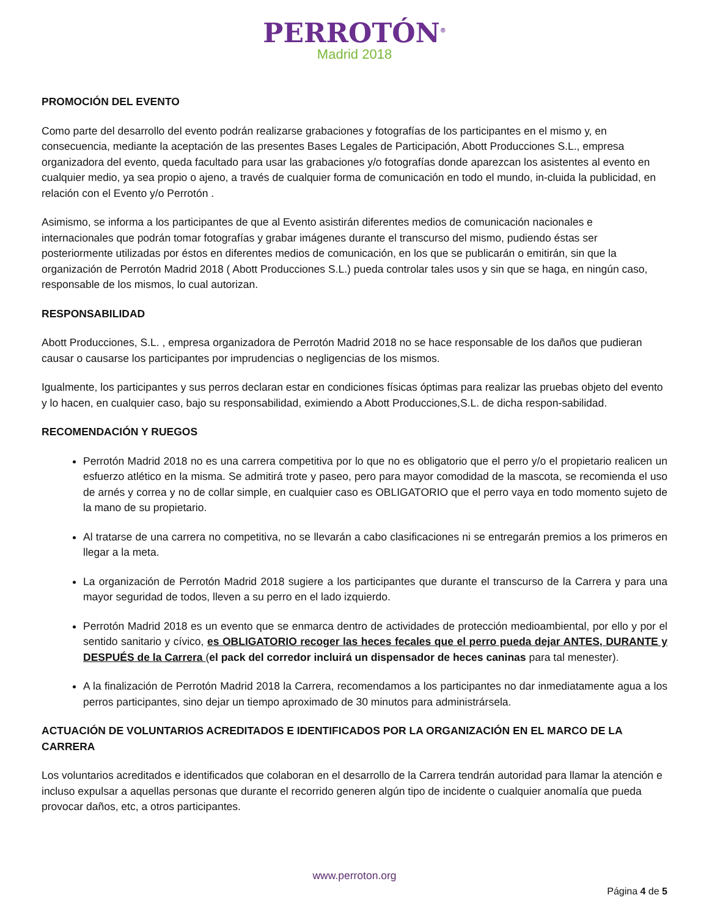PERROTÓN<sup>®</sup>
Madrid 2018
PROMOCIÓN DEL EVENTO
Como parte del desarrollo del evento podrán realizarse grabaciones y fotografías de los participantes en el mismo y, en consecuencia, mediante la aceptación de las presentes Bases Legales de Participación, Abott Producciones S.L., empresa organizadora del evento, queda facultado para usar las grabaciones y/o fotografías donde aparezcan los asistentes al evento en cualquier medio, ya sea propio o ajeno, a través de cualquier forma de comunicación en todo el mundo, in-cluida la publicidad, en relación con el Evento y/o Perrotón .
Asimismo, se informa a los participantes de que al Evento asistirán diferentes medios de comunicación nacionales e internacionales que podrán tomar fotografías y grabar imágenes durante el transcurso del mismo, pudiendo éstas ser posteriormente utilizadas por éstos en diferentes medios de comunicación, en los que se publicarán o emitirán, sin que la organización de Perrotón Madrid 2018 ( Abott Producciones S.L.) pueda controlar tales usos y sin que se haga, en ningún caso, responsable de los mismos, lo cual autorizan.
RESPONSABILIDAD
Abott Producciones, S.L. , empresa organizadora de Perrotón Madrid 2018 no se hace responsable de los daños que pudieran causar o causarse los participantes por imprudencias o negligencias de los mismos.
Igualmente, los participantes y sus perros declaran estar en condiciones físicas óptimas para realizar las pruebas objeto del evento y lo hacen, en cualquier caso, bajo su responsabilidad, eximiendo a Abott Producciones,S.L. de dicha respon-sabilidad.
RECOMENDACIÓN Y RUEGOS
Perrotón Madrid 2018 no es una carrera competitiva por lo que no es obligatorio que el perro y/o el propietario realicen un esfuerzo atlético en la misma. Se admitirá trote y paseo, pero para mayor comodidad de la mascota, se recomienda el uso de arnés y correa y no de collar simple, en cualquier caso es OBLIGATORIO que el perro vaya en todo momento sujeto de la mano de su propietario.
Al tratarse de una carrera no competitiva, no se llevarán a cabo clasificaciones ni se entregarán premios a los primeros en llegar a la meta.
La organización de Perrotón Madrid 2018 sugiere a los participantes que durante el transcurso de la Carrera y para una mayor seguridad de todos, lleven a su perro en el lado izquierdo.
Perrotón Madrid 2018 es un evento que se enmarca dentro de actividades de protección medioambiental, por ello y por el sentido sanitario y cívico, es OBLIGATORIO recoger las heces fecales que el perro pueda dejar ANTES, DURANTE y DESPUÉS de la Carrera (el pack del corredor incluirá un dispensador de heces caninas para tal menester).
A la finalización de Perrotón Madrid 2018 la Carrera, recomendamos a los participantes no dar inmediatamente agua a los perros participantes, sino dejar un tiempo aproximado de 30 minutos para administrársela.
ACTUACIÓN DE VOLUNTARIOS ACREDITADOS E IDENTIFICADOS POR LA ORGANIZACIÓN EN EL MARCO DE LA CARRERA
Los voluntarios acreditados e identificados que colaboran en el desarrollo de la Carrera tendrán autoridad para llamar la atención e incluso expulsar a aquellas personas que durante el recorrido generen algún tipo de incidente o cualquier anomalía que pueda provocar daños, etc, a otros participantes.
www.perroton.org
Página 4 de 5